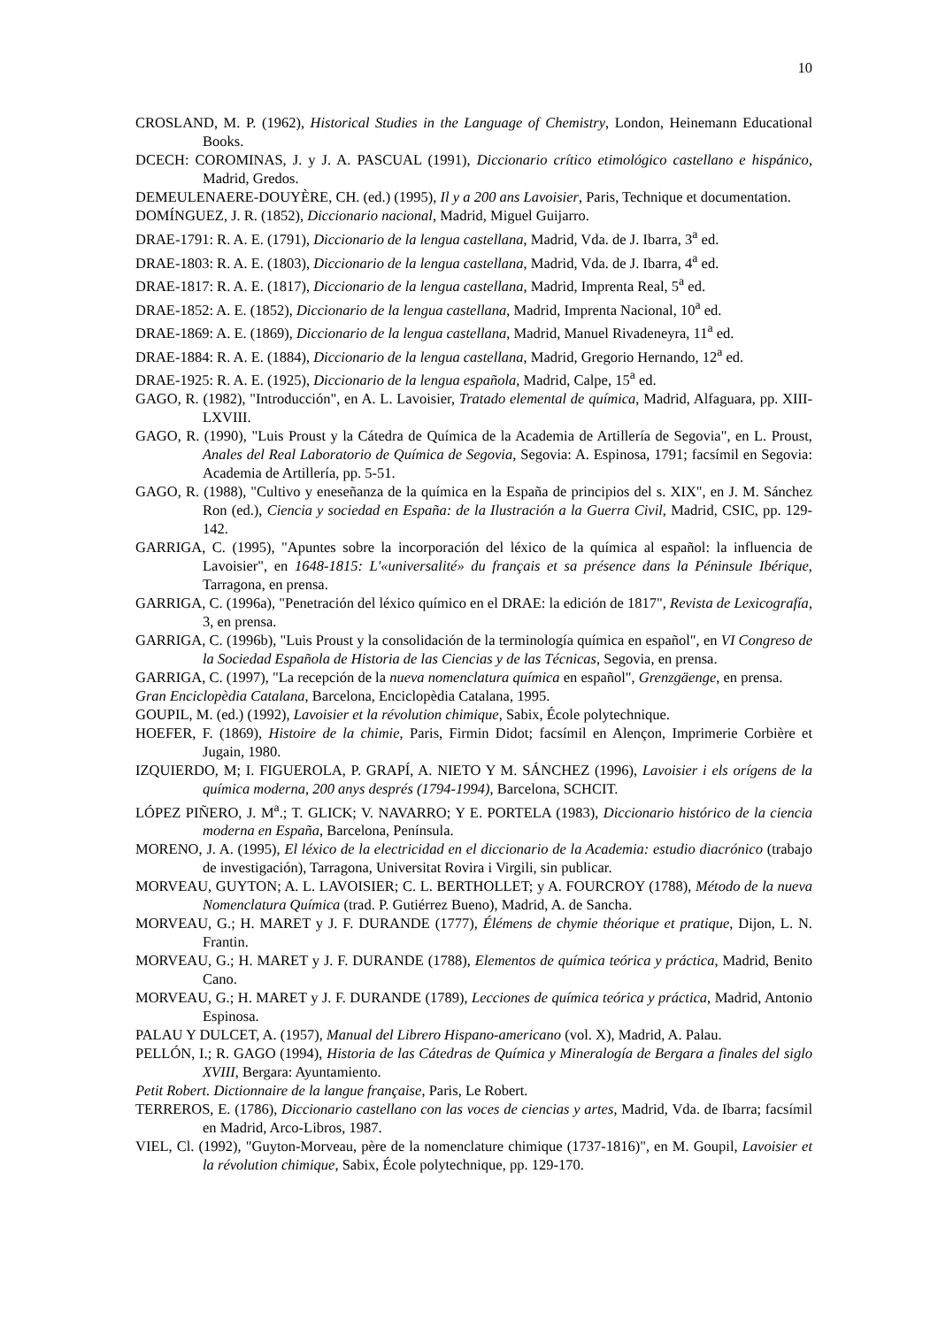10
CROSLAND, M. P. (1962), Historical Studies in the Language of Chemistry, London, Heinemann Educational Books.
DCECH: COROMINAS, J. y J. A. PASCUAL (1991), Diccionario crítico etimológico castellano e hispánico, Madrid, Gredos.
DEMEULENAERE-DOUYÈRE, CH. (ed.) (1995), Il y a 200 ans Lavoisier, Paris, Technique et documentation.
DOMÍNGUEZ, J. R. (1852), Diccionario nacional, Madrid, Miguel Guijarro.
DRAE-1791: R. A. E. (1791), Diccionario de la lengua castellana, Madrid, Vda. de J. Ibarra, 3<sup>a</sup> ed.
DRAE-1803: R. A. E. (1803), Diccionario de la lengua castellana, Madrid, Vda. de J. Ibarra, 4<sup>a</sup> ed.
DRAE-1817: R. A. E. (1817), Diccionario de la lengua castellana, Madrid, Imprenta Real, 5<sup>a</sup> ed.
DRAE-1852: A. E. (1852), Diccionario de la lengua castellana, Madrid, Imprenta Nacional, 10<sup>a</sup> ed.
DRAE-1869: A. E. (1869), Diccionario de la lengua castellana, Madrid, Manuel Rivadeneyra, 11<sup>a</sup> ed.
DRAE-1884: R. A. E. (1884), Diccionario de la lengua castellana, Madrid, Gregorio Hernando, 12<sup>a</sup> ed.
DRAE-1925: R. A. E. (1925), Diccionario de la lengua española, Madrid, Calpe, 15<sup>a</sup> ed.
GAGO, R. (1982), "Introducción", en A. L. Lavoisier, Tratado elemental de química, Madrid, Alfaguara, pp. XIII-LXVIII.
GAGO, R. (1990), "Luis Proust y la Cátedra de Química de la Academia de Artillería de Segovia", en L. Proust, Anales del Real Laboratorio de Química de Segovia, Segovia: A. Espinosa, 1791; facsímil en Segovia: Academia de Artillería, pp. 5-51.
GAGO, R. (1988), "Cultivo y eneseñanza de la química en la España de principios del s. XIX", en J. M. Sánchez Ron (ed.), Ciencia y sociedad en España: de la Ilustración a la Guerra Civil, Madrid, CSIC, pp. 129-142.
GARRIGA, C. (1995), "Apuntes sobre la incorporación del léxico de la química al español: la influencia de Lavoisier", en 1648-1815: L'«universalité» du français et sa présence dans la Péninsule Ibérique, Tarragona, en prensa.
GARRIGA, C. (1996a), "Penetración del léxico químico en el DRAE: la edición de 1817", Revista de Lexicografía, 3, en prensa.
GARRIGA, C. (1996b), "Luis Proust y la consolidación de la terminología química en español", en VI Congreso de la Sociedad Española de Historia de las Ciencias y de las Técnicas, Segovia, en prensa.
GARRIGA, C. (1997), "La recepción de la nueva nomenclatura química en español", Grenzgäenge, en prensa.
Gran Enciclopèdia Catalana, Barcelona, Enciclopèdia Catalana, 1995.
GOUPIL, M. (ed.) (1992), Lavoisier et la révolution chimique, Sabix, École polytechnique.
HOEFER, F. (1869), Histoire de la chimie, Paris, Firmin Didot; facsímil en Alençon, Imprimerie Corbière et Jugain, 1980.
IZQUIERDO, M; I. FIGUEROLA, P. GRAPÍ, A. NIETO Y M. SÁNCHEZ (1996), Lavoisier i els orígens de la química moderna, 200 anys després (1794-1994), Barcelona, SCHCIT.
LÓPEZ PIÑERO, J. M<sup>a</sup>.; T. GLICK; V. NAVARRO; Y E. PORTELA (1983), Diccionario histórico de la ciencia moderna en España, Barcelona, Península.
MORENO, J. A. (1995), El léxico de la electricidad en el diccionario de la Academia: estudio diacrónico (trabajo de investigación), Tarragona, Universitat Rovira i Virgili, sin publicar.
MORVEAU, GUYTON; A. L. LAVOISIER; C. L. BERTHOLLET; y A. FOURCROY (1788), Método de la nueva Nomenclatura Química (trad. P. Gutiérrez Bueno), Madrid, A. de Sancha.
MORVEAU, G.; H. MARET y J. F. DURANDE (1777), Élémens de chymie théorique et pratique, Dijon, L. N. Frantin.
MORVEAU, G.; H. MARET y J. F. DURANDE (1788), Elementos de química teórica y práctica, Madrid, Benito Cano.
MORVEAU, G.; H. MARET y J. F. DURANDE (1789), Lecciones de química teórica y práctica, Madrid, Antonio Espinosa.
PALAU Y DULCET, A. (1957), Manual del Librero Hispano-americano (vol. X), Madrid, A. Palau.
PELLÓN, I.; R. GAGO (1994), Historia de las Cátedras de Química y Mineralogía de Bergara a finales del siglo XVIII, Bergara: Ayuntamiento.
Petit Robert. Dictionnaire de la langue française, Paris, Le Robert.
TERREROS, E. (1786), Diccionario castellano con las voces de ciencias y artes, Madrid, Vda. de Ibarra; facsímil en Madrid, Arco-Libros, 1987.
VIEL, Cl. (1992), "Guyton-Morveau, père de la nomenclature chimique (1737-1816)", en M. Goupil, Lavoisier et la révolution chimique, Sabix, École polytechnique, pp. 129-170.